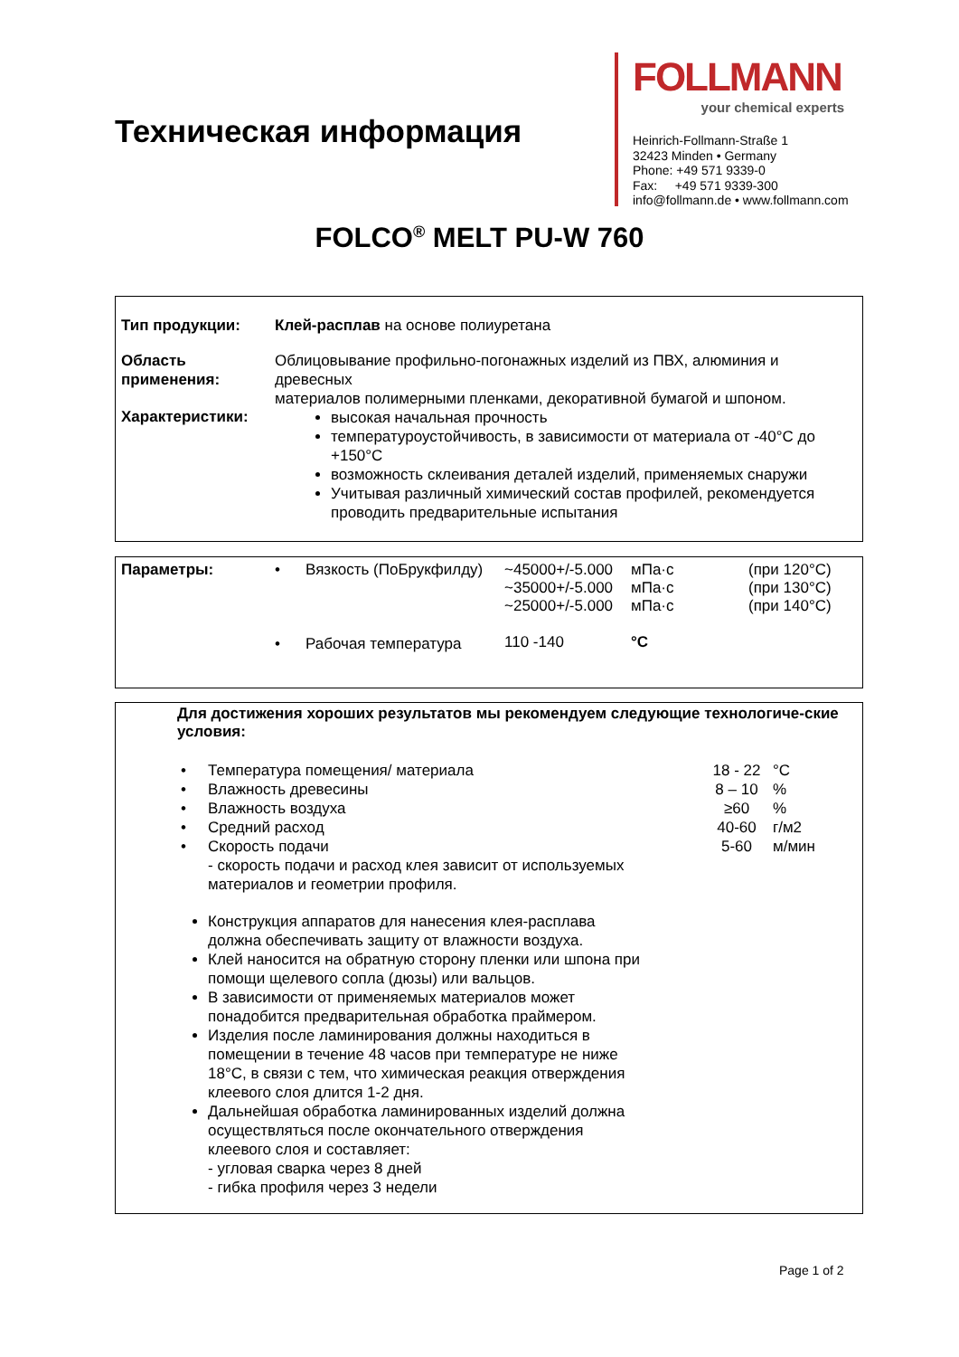Техническая информация
FOLLMANN
your chemical experts
Heinrich-Follmann-Straße 1
32423 Minden • Germany
Phone: +49 571 9339-0
Fax: +49 571 9339-300
info@follmann.de • www.follmann.com
FOLCO<sup>®</sup> MELT PU-W 760
| Тип продукции: | Клей-расплав на основе полиуретана |
| Область применения: | Облицовывание профильно-погонажных изделий из ПВХ, алюминия и древесных материалов полимерными пленками, декоративной бумагой и шпоном. |
| Характеристики: | высокая начальная прочность температуроустойчивость, в зависимости от материала от -40°C до +150°C возможность склеивания деталей изделий, применяемых снаружи Учитывая различный химический состав профилей, рекомендуется проводить предварительные испытания |
| Параметры: | • | Вязкость (ПоБрукфилду) | ~45000+/-5.000 ~35000+/-5.000 ~25000+/-5.000 | мПа·с мПа·с мПа·с | (при 120°C) (при 130°C) (при 140°C) |
| | • | Рабочая температура | 110 -140 | °C | |
Для достижения хороших результатов мы рекомендуем следующие технологиче-ские условия:
| • | Температура помещения/ материала | 18 - 22 | °C |
| • | Влажность древесины | 8 – 10 | % |
| • | Влажность воздуха | ≥60 | % |
| • | Средний расход | 40-60 | г/м2 |
| • | Скорость подачи - скорость подачи и расход клея зависит от используемых материалов и геометрии профиля. | 5-60 | м/мин |
Конструкция аппаратов для нанесения клея-расплава должна обеспечивать защиту от влажности воздуха.
Клей наносится на обратную сторону пленки или шпона при помощи щелевого сопла (дюзы) или вальцов.
В зависимости от применяемых материалов может понадобится предварительная обработка праймером.
Изделия после ламинирования должны находиться в помещении в течение 48 часов при температуре не ниже 18°C, в связи с тем, что химическая реакция отверждения клеевого слоя длится 1-2 дня.
Дальнейшая обработка ламинированных изделий должна осуществляться после окончательного отверждения клеевого слоя и составляет:
- угловая сварка через 8 дней
- гибка профиля через 3 недели
Page 1 of 2